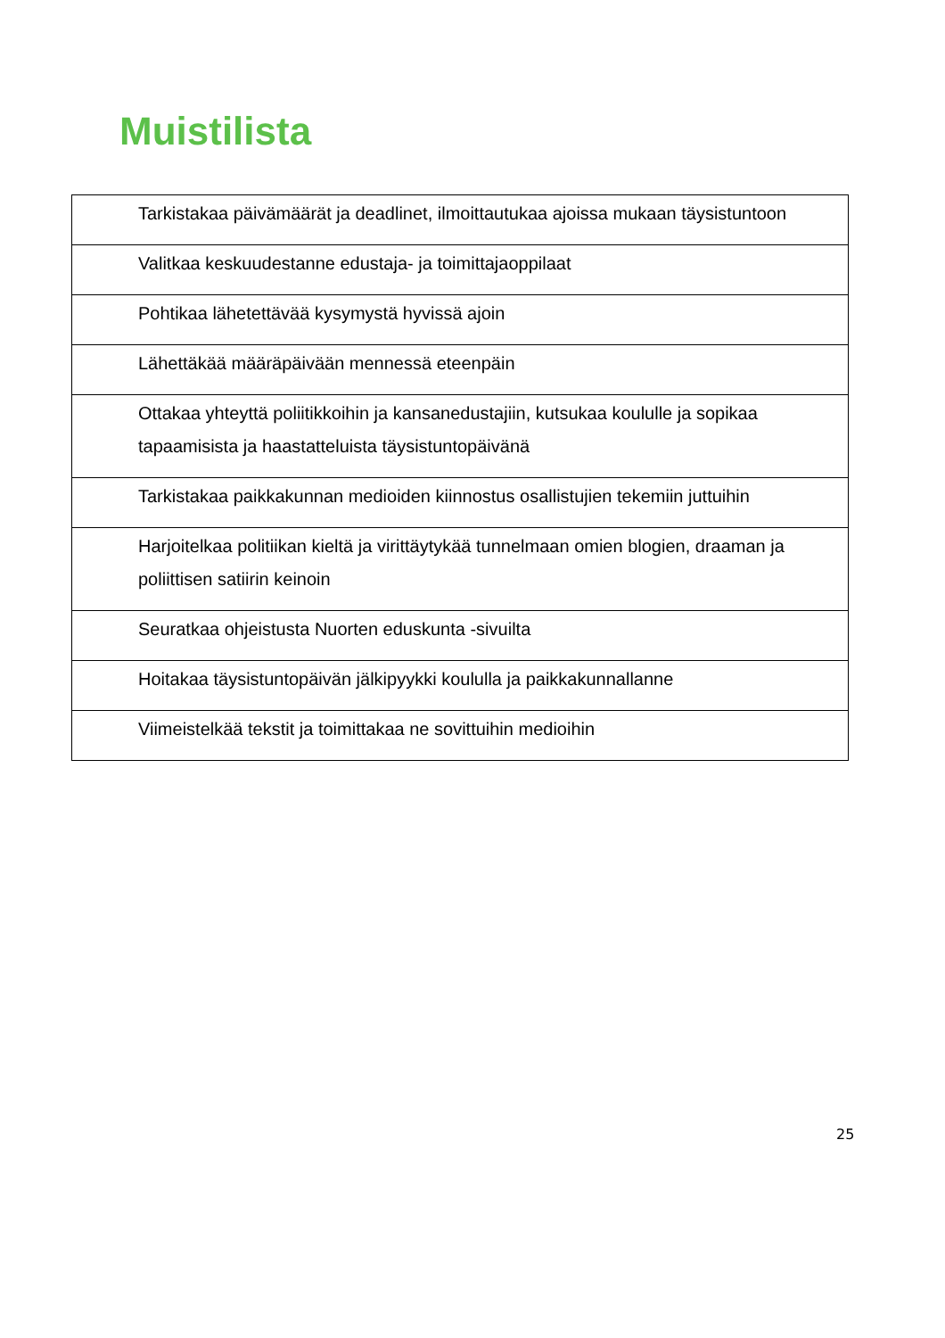Muistilista
| Tarkistakaa päivämäärät ja deadlinet, ilmoittautukaa ajoissa mukaan täysistuntoon |
| Valitkaa keskuudestanne edustaja- ja toimittajaoppilaat |
| Pohtikaa lähetettävää kysymystä hyvissä ajoin |
| Lähettäkää määräpäivään mennessä eteenpäin |
| Ottakaa yhteyttä poliitikkoihin ja kansanedustajiin, kutsukaa koululle ja sopikaa tapaamisista ja haastatteluista täysistuntopäivänä |
| Tarkistakaa paikkakunnan medioiden kiinnostus osallistujien tekemiin juttuihin |
| Harjoitelkaa politiikan kieltä ja virittäytykää tunnelmaan omien blogien, draaman ja poliittisen satiirin keinoin |
| Seuratkaa ohjeistusta Nuorten eduskunta -sivuilta |
| Hoitakaa täysistuntopäivän jälkipyykki koululla ja paikkakunnallanne |
| Viimeistelkää tekstit ja toimittakaa ne sovittuihin medioihin |
25